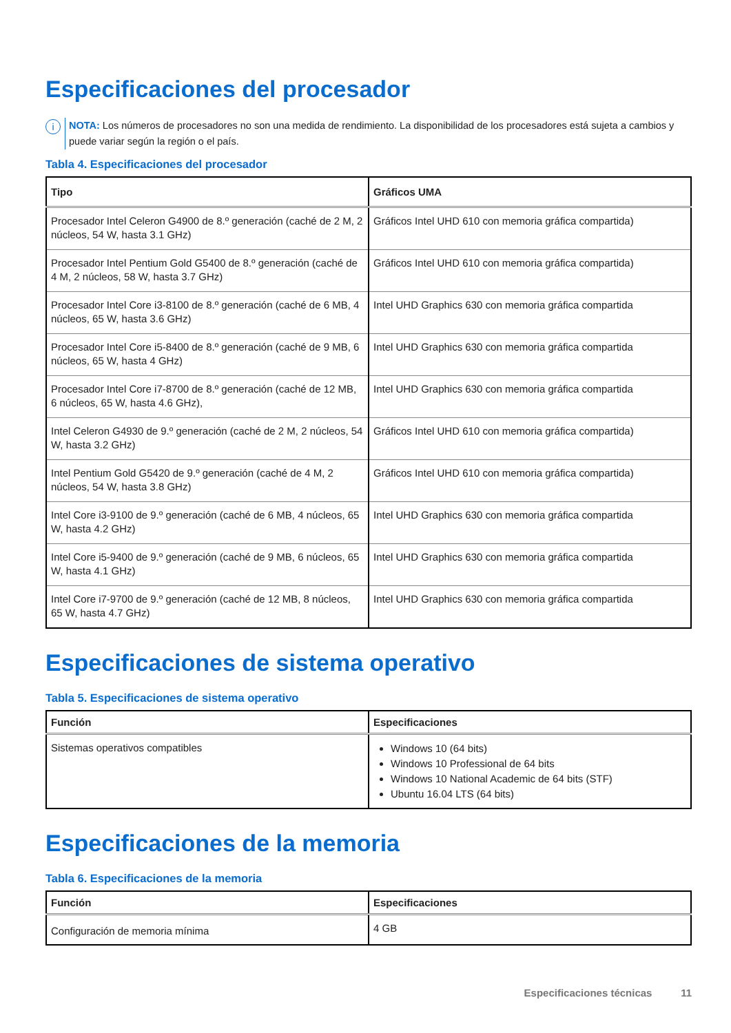Especificaciones del procesador
i
NOTA: Los números de procesadores no son una medida de rendimiento. La disponibilidad de los procesadores está sujeta a cambios y puede variar según la región o el país.
Tabla 4. Especificaciones del procesador
| Tipo | Gráficos UMA |
| --- | --- |
| Procesador Intel Celeron G4900 de 8.º generación (caché de 2 M, 2 núcleos, 54 W, hasta 3.1 GHz) | Gráficos Intel UHD 610 con memoria gráfica compartida) |
| Procesador Intel Pentium Gold G5400 de 8.º generación (caché de 4 M, 2 núcleos, 58 W, hasta 3.7 GHz) | Gráficos Intel UHD 610 con memoria gráfica compartida) |
| Procesador Intel Core i3-8100 de 8.º generación (caché de 6 MB, 4 núcleos, 65 W, hasta 3.6 GHz) | Intel UHD Graphics 630 con memoria gráfica compartida |
| Procesador Intel Core i5-8400 de 8.º generación (caché de 9 MB, 6 núcleos, 65 W, hasta 4 GHz) | Intel UHD Graphics 630 con memoria gráfica compartida |
| Procesador Intel Core i7-8700 de 8.º generación (caché de 12 MB, 6 núcleos, 65 W, hasta 4.6 GHz), | Intel UHD Graphics 630 con memoria gráfica compartida |
| Intel Celeron G4930 de 9.º generación (caché de 2 M, 2 núcleos, 54 W, hasta 3.2 GHz) | Gráficos Intel UHD 610 con memoria gráfica compartida) |
| Intel Pentium Gold G5420 de 9.º generación (caché de 4 M, 2 núcleos, 54 W, hasta 3.8 GHz) | Gráficos Intel UHD 610 con memoria gráfica compartida) |
| Intel Core i3-9100 de 9.º generación (caché de 6 MB, 4 núcleos, 65 W, hasta 4.2 GHz) | Intel UHD Graphics 630 con memoria gráfica compartida |
| Intel Core i5-9400 de 9.º generación (caché de 9 MB, 6 núcleos, 65 W, hasta 4.1 GHz) | Intel UHD Graphics 630 con memoria gráfica compartida |
| Intel Core i7-9700 de 9.º generación (caché de 12 MB, 8 núcleos, 65 W, hasta 4.7 GHz) | Intel UHD Graphics 630 con memoria gráfica compartida |
Especificaciones de sistema operativo
Tabla 5. Especificaciones de sistema operativo
| Función | Especificaciones |
| --- | --- |
| Sistemas operativos compatibles | Windows 10 (64 bits) Windows 10 Professional de 64 bits Windows 10 National Academic de 64 bits (STF) Ubuntu 16.04 LTS (64 bits) |
Especificaciones de la memoria
Tabla 6. Especificaciones de la memoria
| Función | Especificaciones |
| --- | --- |
| Configuración de memoria mínima | 4 GB |
Especificaciones técnicas 11